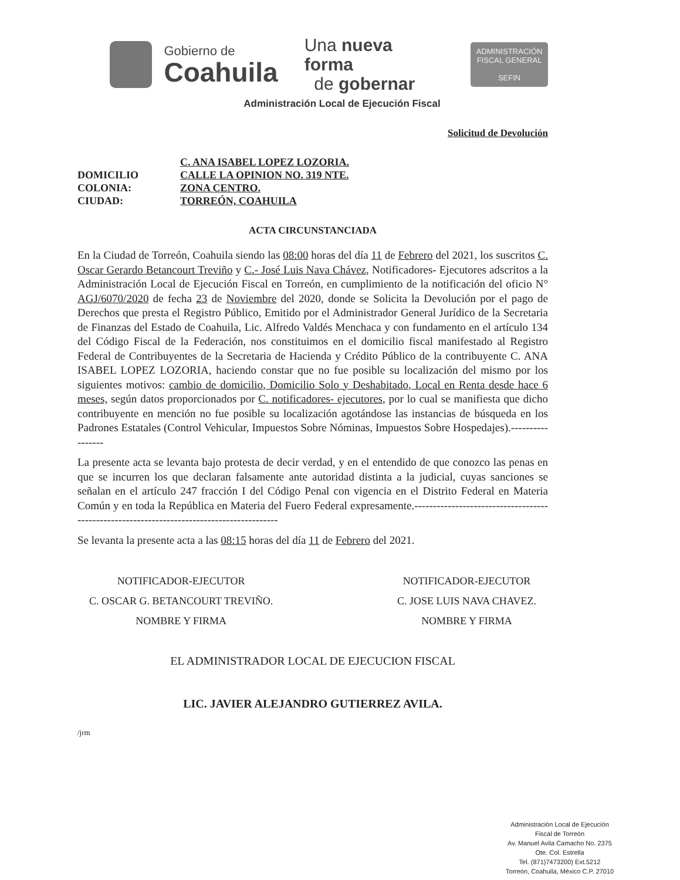Gobierno de
Coahuila
Una nueva forma
de gobernar
ADMINISTRACIÓN FISCAL GENERAL
SEFIN
Administración Local de Ejecución Fiscal
Solicitud de Devolución
C. ANA ISABEL LOPEZ LOZORIA. DOMICILIO CALLE LA OPINION NO. 319 NTE. COLONIA: ZONA CENTRO. CIUDAD: TORREÓN, COAHUILA
ACTA CIRCUNSTANCIADA
En la Ciudad de Torreón, Coahuila siendo las 08:00 horas del día 11 de Febrero del 2021, los suscritos C. Oscar Gerardo Betancourt Treviño y C.- José Luis Nava Chávez, Notificadores- Ejecutores adscritos a la Administración Local de Ejecución Fiscal en Torreón, en cumplimiento de la notificación del oficio N° AGJ/6070/2020 de fecha 23 de Noviembre del 2020, donde se Solicita la Devolución por el pago de Derechos que presta el Registro Público, Emitido por el Administrador General Jurídico de la Secretaria de Finanzas del Estado de Coahuila, Lic. Alfredo Valdés Menchaca y con fundamento en el artículo 134 del Código Fiscal de la Federación, nos constituimos en el domicilio fiscal manifestado al Registro Federal de Contribuyentes de la Secretaria de Hacienda y Crédito Público de la contribuyente C. ANA ISABEL LOPEZ LOZORIA, haciendo constar que no fue posible su localización del mismo por los siguientes motivos: cambio de domicilio, Domicilio Solo y Deshabitado, Local en Renta desde hace 6 meses, según datos proporcionados por C. notificadores- ejecutores, por lo cual se manifiesta que dicho contribuyente en mención no fue posible su localización agotándose las instancias de búsqueda en los Padrones Estatales (Control Vehicular, Impuestos Sobre Nóminas, Impuestos Sobre Hospedajes).-----------------
La presente acta se levanta bajo protesta de decir verdad, y en el entendido de que conozco las penas en que se incurren los que declaran falsamente ante autoridad distinta a la judicial, cuyas sanciones se señalan en el artículo 247 fracción I del Código Penal con vigencia en el Distrito Federal en Materia Común y en toda la República en Materia del Fuero Federal expresamente.------------------------------------------------------------------------------------------
Se levanta la presente acta a las 08:15 horas del día 11 de Febrero del 2021.
NOTIFICADOR-EJECUTOR
C. OSCAR G. BETANCOURT TREVIÑO.
NOMBRE Y FIRMA
NOTIFICADOR-EJECUTOR
C. JOSE LUIS NAVA CHAVEZ.
NOMBRE Y FIRMA
EL ADMINISTRADOR LOCAL DE EJECUCION FISCAL
LIC. JAVIER ALEJANDRO GUTIERREZ AVILA.
/jrm
Administración Local de Ejecución
Fiscal de Torreón
Av. Manuel Avila Camacho No. 2375
Ote. Col. Estrella
Tel. (871)7473200) Ext.5212
Torreón, Coahuila, México C.P. 27010